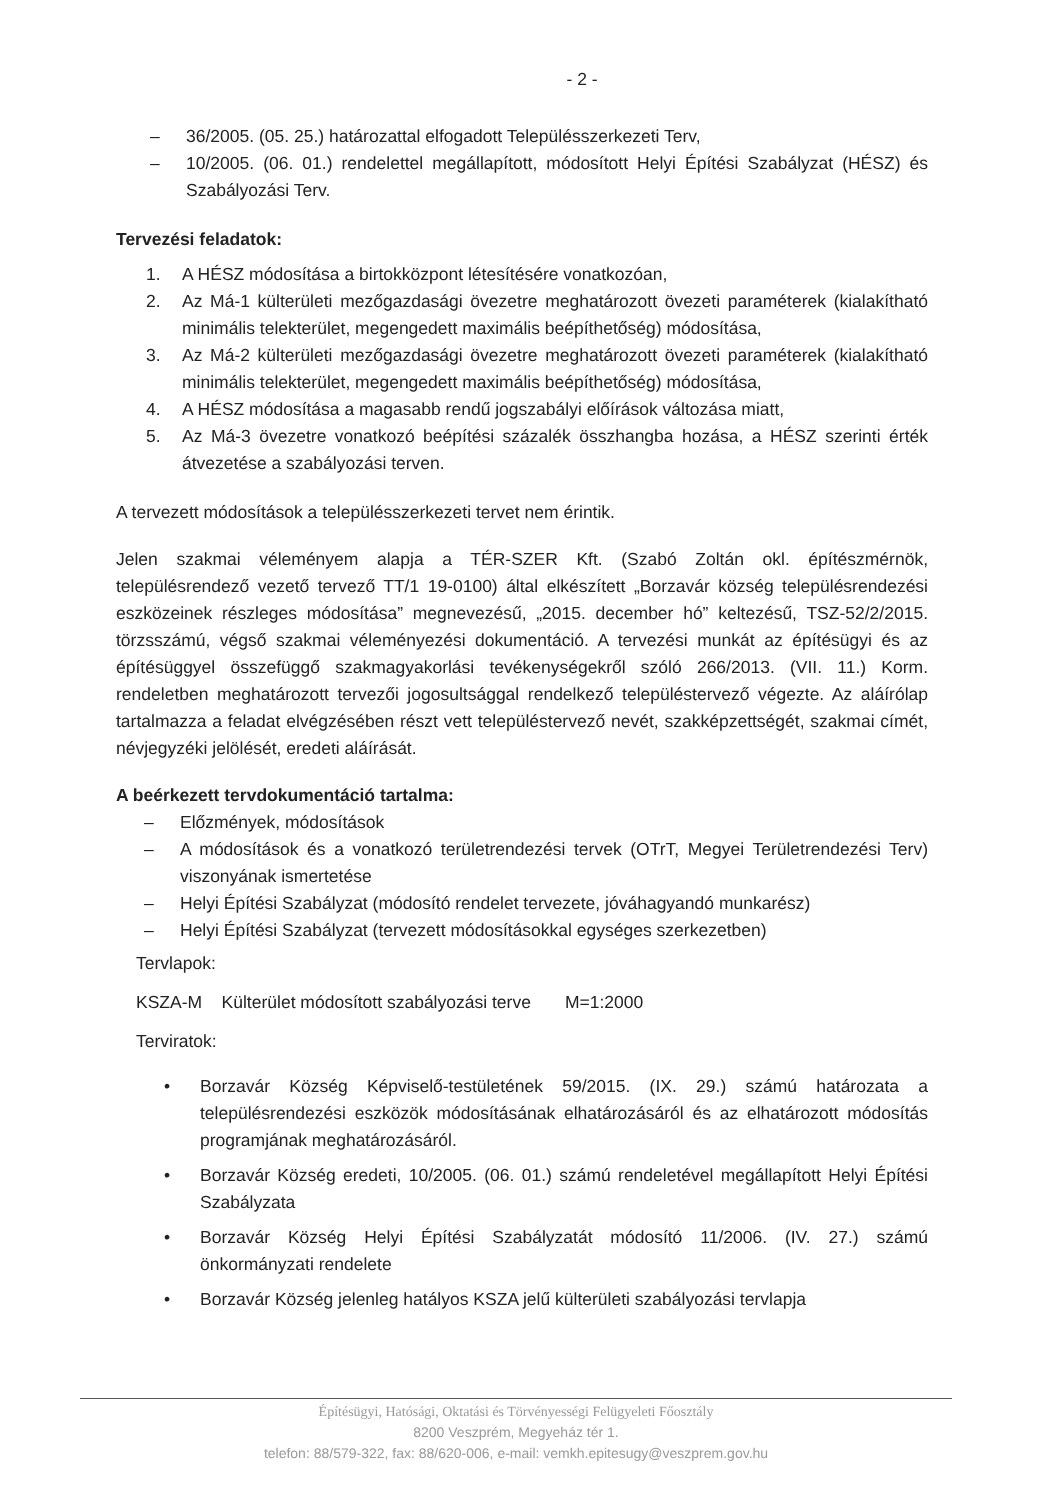- 2 -
– 36/2005. (05. 25.) határozattal elfogadott Településszerkezeti Terv,
– 10/2005. (06. 01.) rendelettel megállapított, módosított Helyi Építési Szabályzat (HÉSZ) és Szabályozási Terv.
Tervezési feladatok:
1. A HÉSZ módosítása a birtokközpont létesítésére vonatkozóan,
2. Az Má-1 külterületi mezőgazdasági övezetre meghatározott övezeti paraméterek (kialakítható minimális telekterület, megengedett maximális beépíthetőség) módosítása,
3. Az Má-2 külterületi mezőgazdasági övezetre meghatározott övezeti paraméterek (kialakítható minimális telekterület, megengedett maximális beépíthetőség) módosítása,
4. A HÉSZ módosítása a magasabb rendű jogszabályi előírások változása miatt,
5. Az Má-3 övezetre vonatkozó beépítési százalék összhangba hozása, a HÉSZ szerinti érték átvezetése a szabályozási terven.
A tervezett módosítások a településszerkezeti tervet nem érintik.
Jelen szakmai véleményem alapja a TÉR-SZER Kft. (Szabó Zoltán okl. építészmérnök, településrendező vezető tervező TT/1 19-0100) által elkészített „Borzavár község településrendezési eszközeinek részleges módosítása” megnevezésű, „2015. december hó” keltezésű, TSZ-52/2/2015. törzsszámú, végső szakmai véleményezési dokumentáció. A tervezési munkát az építésügyi és az építésüggyel összefüggő szakmagyakorlási tevékenységekről szóló 266/2013. (VII. 11.) Korm. rendeletben meghatározott tervezői jogosultsággal rendelkező településtervező végezte. Az aláírólap tartalmazza a feladat elvégzésében részt vett településtervező nevét, szakképzettségét, szakmai címét, névjegyzéki jelölését, eredeti aláírását.
A beérkezett tervdokumentáció tartalma:
– Előzmények, módosítások
– A módosítások és a vonatkozó területrendezési tervek (OTrT, Megyei Területrendezési Terv) viszonyának ismertetése
– Helyi Építési Szabályzat (módosító rendelet tervezete, jóváhagyandó munkarész)
– Helyi Építési Szabályzat (tervezett módosításokkal egységes szerkezetben)
Tervlapok:
KSZA-M Külterület módosított szabályozási terve M=1:2000
Terviratok:
• Borzavár Község Képviselő-testületének 59/2015. (IX. 29.) számú határozata a településrendezési eszközök módosításának elhatározásáról és az elhatározott módosítás programjának meghatározásáról.
• Borzavár Község eredeti, 10/2005. (06. 01.) számú rendeletével megállapított Helyi Építési Szabályzata
• Borzavár Község Helyi Építési Szabályzatát módosító 11/2006. (IV. 27.) számú önkormányzati rendelete
• Borzavár Község jelenleg hatályos KSZA jelű külterületi szabályozási tervlapja
Építésügyi, Hatósági, Oktatási és Törvényességi Felügyeleti Főosztály
8200 Veszprém, Megyeház tér 1.
telefon: 88/579-322, fax: 88/620-006, e-mail: vemkh.epitesugy@veszprem.gov.hu